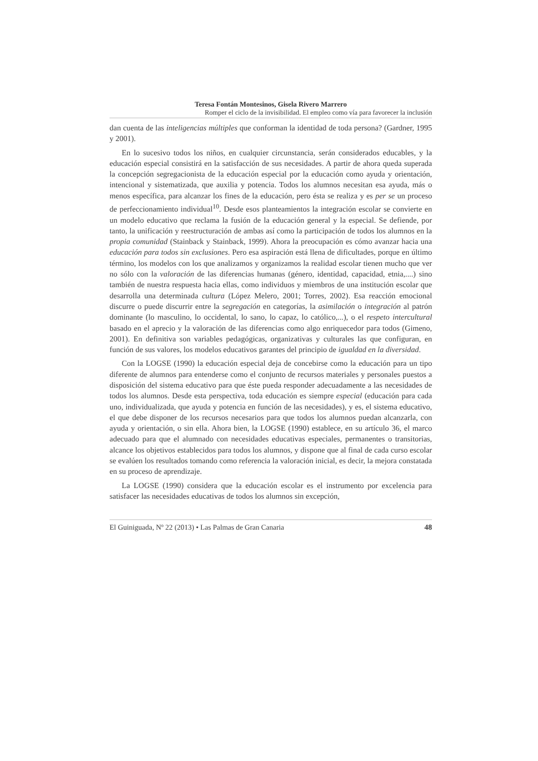Teresa Fontán Montesinos, Gisela Rivero Marrero
Romper el ciclo de la invisibilidad. El empleo como vía para favorecer la inclusión
dan cuenta de las inteligencias múltiples que conforman la identidad de toda persona? (Gardner, 1995 y 2001).
En lo sucesivo todos los niños, en cualquier circunstancia, serán considerados educables, y la educación especial consistirá en la satisfacción de sus necesidades. A partir de ahora queda superada la concepción segregacionista de la educación especial por la educación como ayuda y orientación, intencional y sistematizada, que auxilia y potencia. Todos los alumnos necesitan esa ayuda, más o menos específica, para alcanzar los fines de la educación, pero ésta se realiza y es per se un proceso de perfeccionamiento individual<sup>10</sup>. Desde esos planteamientos la integración escolar se convierte en un modelo educativo que reclama la fusión de la educación general y la especial. Se defiende, por tanto, la unificación y reestructuración de ambas así como la participación de todos los alumnos en la propia comunidad (Stainback y Stainback, 1999). Ahora la preocupación es cómo avanzar hacia una educación para todos sin exclusiones. Pero esa aspiración está llena de dificultades, porque en último término, los modelos con los que analizamos y organizamos la realidad escolar tienen mucho que ver no sólo con la valoración de las diferencias humanas (género, identidad, capacidad, etnia,....) sino también de nuestra respuesta hacia ellas, como individuos y miembros de una institución escolar que desarrolla una determinada cultura (López Melero, 2001; Torres, 2002). Esa reacción emocional discurre o puede discurrir entre la segregación en categorías, la asimilación o integración al patrón dominante (lo masculino, lo occidental, lo sano, lo capaz, lo católico,...), o el respeto intercultural basado en el aprecio y la valoración de las diferencias como algo enriquecedor para todos (Gimeno, 2001). En definitiva son variables pedagógicas, organizativas y culturales las que configuran, en función de sus valores, los modelos educativos garantes del principio de igualdad en la diversidad.
Con la LOGSE (1990) la educación especial deja de concebirse como la educación para un tipo diferente de alumnos para entenderse como el conjunto de recursos materiales y personales puestos a disposición del sistema educativo para que éste pueda responder adecuadamente a las necesidades de todos los alumnos. Desde esta perspectiva, toda educación es siempre especial (educación para cada uno, individualizada, que ayuda y potencia en función de las necesidades), y es, el sistema educativo, el que debe disponer de los recursos necesarios para que todos los alumnos puedan alcanzarla, con ayuda y orientación, o sin ella. Ahora bien, la LOGSE (1990) establece, en su artículo 36, el marco adecuado para que el alumnado con necesidades educativas especiales, permanentes o transitorias, alcance los objetivos establecidos para todos los alumnos, y dispone que al final de cada curso escolar se evalúen los resultados tomando como referencia la valoración inicial, es decir, la mejora constatada en su proceso de aprendizaje.
La LOGSE (1990) considera que la educación escolar es el instrumento por excelencia para satisfacer las necesidades educativas de todos los alumnos sin excepción,
El Guiniguada, Nº 22 (2013) • Las Palmas de Gran Canaria 48